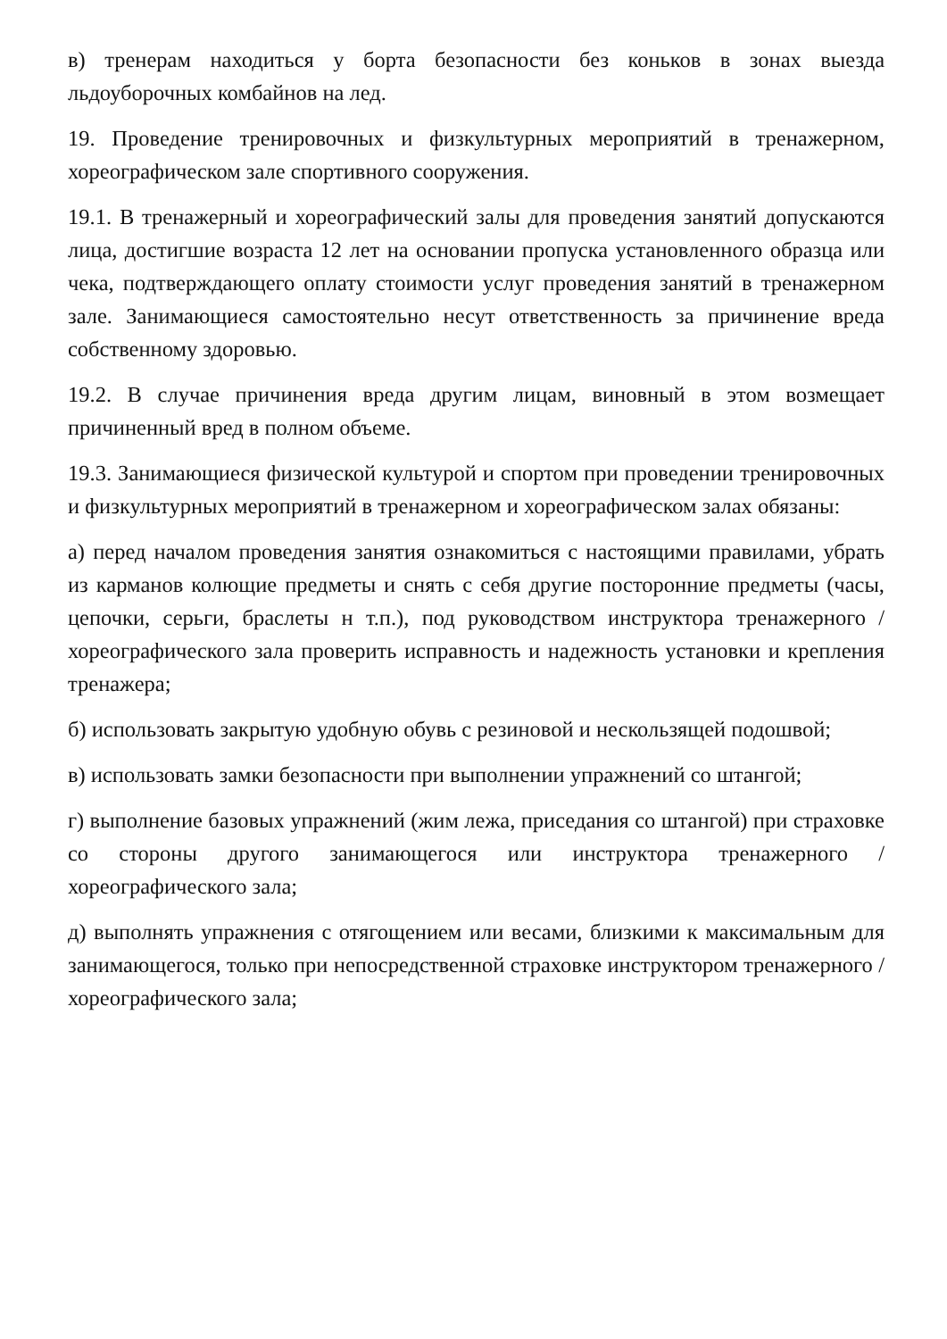в) тренерам находиться у борта безопасности без коньков в зонах выезда льдоуборочных комбайнов на лед.
19. Проведение тренировочных и физкультурных мероприятий в тренажерном, хореографическом зале спортивного сооружения.
19.1. В тренажерный и хореографический залы для проведения занятий допускаются лица, достигшие возраста 12 лет на основании пропуска установленного образца или чека, подтверждающего оплату стоимости услуг проведения занятий в тренажерном зале. Занимающиеся самостоятельно несут ответственность за причинение вреда собственному здоровью.
19.2. В случае причинения вреда другим лицам, виновный в этом возмещает причиненный вред в полном объеме.
19.3. Занимающиеся физической культурой и спортом при проведении тренировочных и физкультурных мероприятий в тренажерном и хореографическом залах обязаны:
а) перед началом проведения занятия ознакомиться с настоящими правилами, убрать из карманов колющие предметы и снять с себя другие посторонние предметы (часы, цепочки, серьги, браслеты н т.п.), под руководством инструктора тренажерного / хореографического зала проверить исправность и надежность установки и крепления тренажера;
б) использовать закрытую удобную обувь с резиновой и нескользящей подошвой;
в) использовать замки безопасности при выполнении упражнений со штангой;
г) выполнение базовых упражнений (жим лежа, приседания со штангой) при страховке со стороны другого занимающегося или инструктора тренажерного / хореографического зала;
д) выполнять упражнения с отягощением или весами, близкими к максимальным для занимающегося, только при непосредственной страховке инструктором тренажерного / хореографического зала;